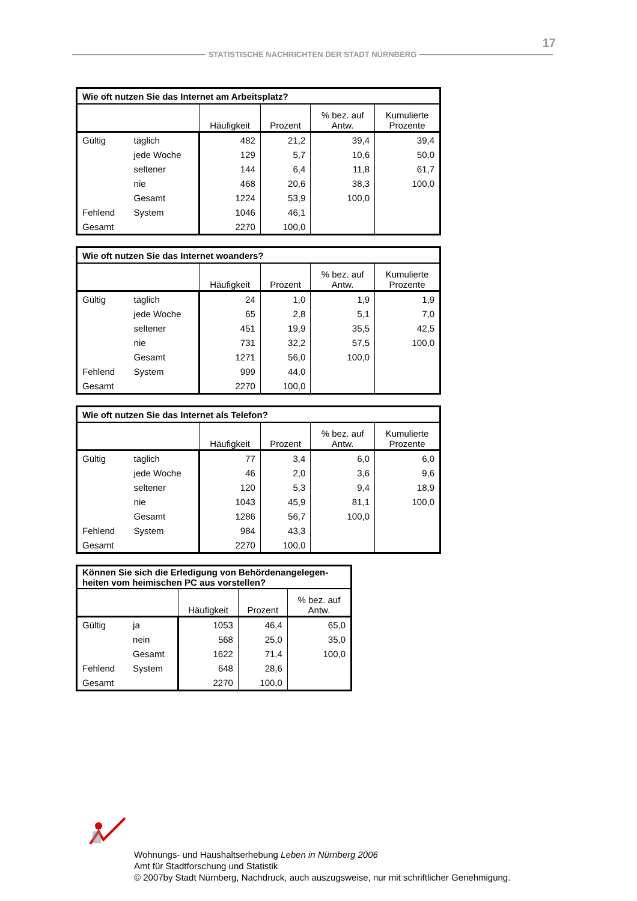17
STATISTISCHE NACHRICHTEN DER STADT NÜRNBERG
| Wie oft nutzen Sie das Internet am Arbeitsplatz? | | | | | |
| --- | --- | --- | --- | --- | --- |
| | | Häufigkeit | Prozent | % bez. auf Antw. | Kumulierte Prozente |
| Gültig | täglich | 482 | 21,2 | 39,4 | 39,4 |
| | jede Woche | 129 | 5,7 | 10,6 | 50,0 |
| | seltener | 144 | 6,4 | 11,8 | 61,7 |
| | nie | 468 | 20,6 | 38,3 | 100,0 |
| | Gesamt | 1224 | 53,9 | 100,0 | |
| Fehlend | System | 1046 | 46,1 | | |
| Gesamt | | 2270 | 100,0 | | |
| Wie oft nutzen Sie das Internet woanders? | | | | | |
| --- | --- | --- | --- | --- | --- |
| | | Häufigkeit | Prozent | % bez. auf Antw. | Kumulierte Prozente |
| Gültig | täglich | 24 | 1,0 | 1,9 | 1,9 |
| | jede Woche | 65 | 2,8 | 5,1 | 7,0 |
| | seltener | 451 | 19,9 | 35,5 | 42,5 |
| | nie | 731 | 32,2 | 57,5 | 100,0 |
| | Gesamt | 1271 | 56,0 | 100,0 | |
| Fehlend | System | 999 | 44,0 | | |
| Gesamt | | 2270 | 100,0 | | |
| Wie oft nutzen Sie das Internet als Telefon? | | | | | |
| --- | --- | --- | --- | --- | --- |
| | | Häufigkeit | Prozent | % bez. auf Antw. | Kumulierte Prozente |
| Gültig | täglich | 77 | 3,4 | 6,0 | 6,0 |
| | jede Woche | 46 | 2,0 | 3,6 | 9,6 |
| | seltener | 120 | 5,3 | 9,4 | 18,9 |
| | nie | 1043 | 45,9 | 81,1 | 100,0 |
| | Gesamt | 1286 | 56,7 | 100,0 | |
| Fehlend | System | 984 | 43,3 | | |
| Gesamt | | 2270 | 100,0 | | |
| Können Sie sich die Erledigung von Behördenangelegen- heiten vom heimischen PC aus vorstellen? | | | | |
| --- | --- | --- | --- | --- |
| | | Häufigkeit | Prozent | % bez. auf Antw. |
| Gültig | ja | 1053 | 46,4 | 65,0 |
| | nein | 568 | 25,0 | 35,0 |
| | Gesamt | 1622 | 71,4 | 100,0 |
| Fehlend | System | 648 | 28,6 | |
| Gesamt | | 2270 | 100,0 | |
Wohnungs- und Haushaltserhebung Leben in Nürnberg 2006
Amt für Stadtforschung und Statistik
© 2007by Stadt Nürnberg, Nachdruck, auch auszugsweise, nur mit schriftlicher Genehmigung.